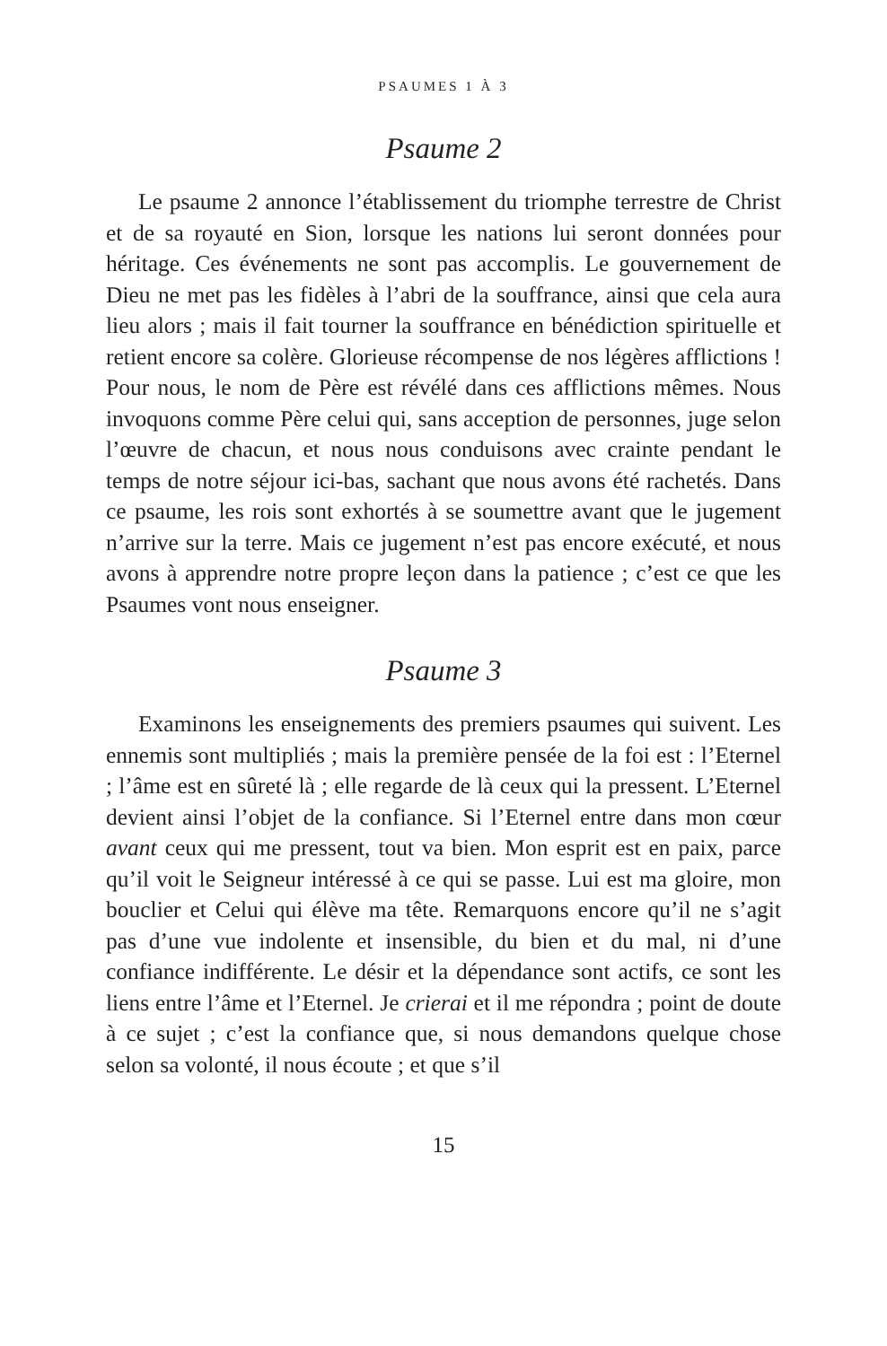PSAUMES 1 À 3
Psaume 2
Le psaume 2 annonce l’établissement du triomphe terrestre de Christ et de sa royauté en Sion, lorsque les nations lui seront données pour héritage. Ces événements ne sont pas accomplis. Le gouvernement de Dieu ne met pas les fidèles à l’abri de la souffrance, ainsi que cela aura lieu alors ; mais il fait tourner la souffrance en bénédiction spirituelle et retient encore sa colère. Glorieuse récompense de nos légères afflictions ! Pour nous, le nom de Père est révélé dans ces afflictions mêmes. Nous invoquons comme Père celui qui, sans acception de personnes, juge selon l’œuvre de chacun, et nous nous conduisons avec crainte pendant le temps de notre séjour ici-bas, sachant que nous avons été rachetés. Dans ce psaume, les rois sont exhortés à se soumettre avant que le jugement n’arrive sur la terre. Mais ce jugement n’est pas encore exécuté, et nous avons à apprendre notre propre leçon dans la patience ; c’est ce que les Psaumes vont nous enseigner.
Psaume 3
Examinons les enseignements des premiers psaumes qui suivent. Les ennemis sont multipliés ; mais la première pensée de la foi est : l’Eternel ; l’âme est en sûreté là ; elle regarde de là ceux qui la pressent. L’Eternel devient ainsi l’objet de la confiance. Si l’Eternel entre dans mon cœur avant ceux qui me pressent, tout va bien. Mon esprit est en paix, parce qu’il voit le Seigneur intéressé à ce qui se passe. Lui est ma gloire, mon bouclier et Celui qui élève ma tête. Remarquons encore qu’il ne s’agit pas d’une vue indolente et insensible, du bien et du mal, ni d’une confiance indifférente. Le désir et la dépendance sont actifs, ce sont les liens entre l’âme et l’Eternel. Je crierai et il me répondra ; point de doute à ce sujet ; c’est la confiance que, si nous demandons quelque chose selon sa volonté, il nous écoute ; et que s’il
15